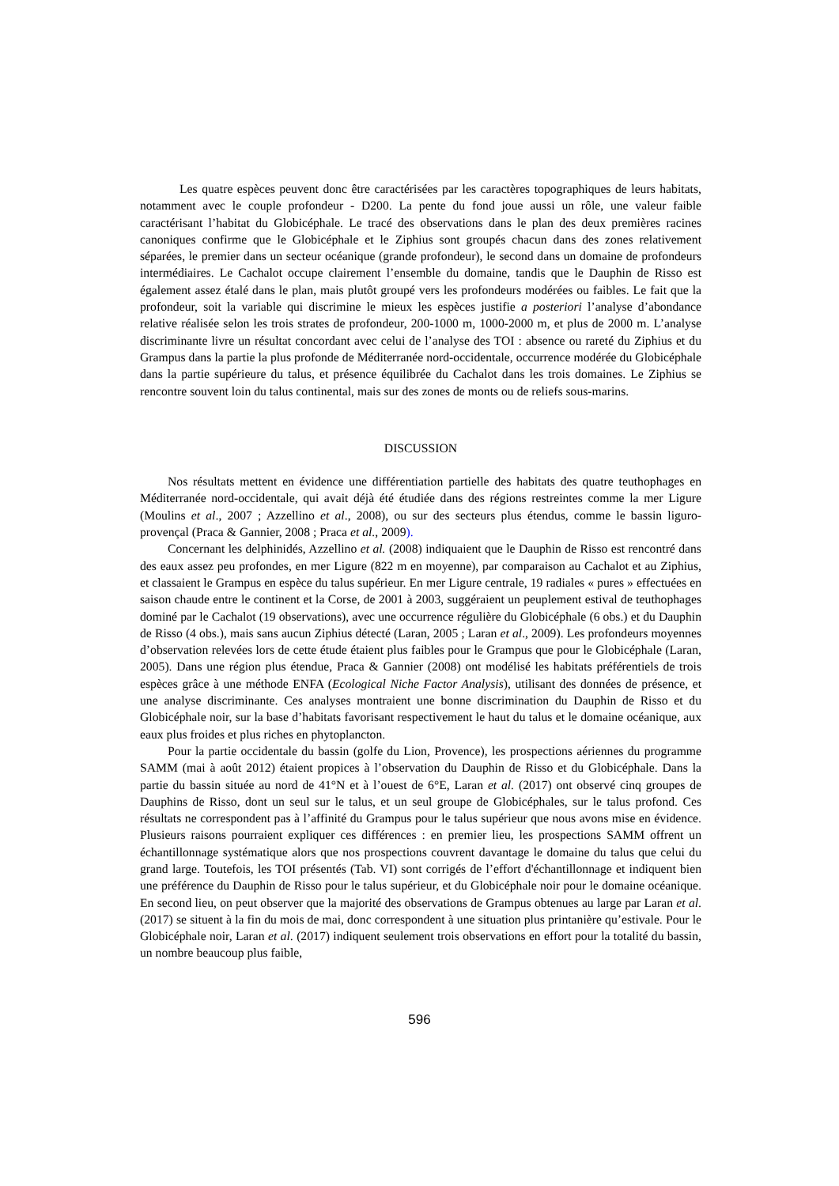Les quatre espèces peuvent donc être caractérisées par les caractères topographiques de leurs habitats, notamment avec le couple profondeur - D200. La pente du fond joue aussi un rôle, une valeur faible caractérisant l’habitat du Globicéphale. Le tracé des observations dans le plan des deux premières racines canoniques confirme que le Globicéphale et le Ziphius sont groupés chacun dans des zones relativement séparées, le premier dans un secteur océanique (grande profondeur), le second dans un domaine de profondeurs intermédiaires. Le Cachalot occupe clairement l’ensemble du domaine, tandis que le Dauphin de Risso est également assez étalé dans le plan, mais plutôt groupé vers les profondeurs modérées ou faibles. Le fait que la profondeur, soit la variable qui discrimine le mieux les espèces justifie a posteriori l’analyse d’abondance relative réalisée selon les trois strates de profondeur, 200-1000 m, 1000-2000 m, et plus de 2000 m. L’analyse discriminante livre un résultat concordant avec celui de l’analyse des TOI : absence ou rareté du Ziphius et du Grampus dans la partie la plus profonde de Méditerranée nord-occidentale, occurrence modérée du Globicéphale dans la partie supérieure du talus, et présence équilibrée du Cachalot dans les trois domaines. Le Ziphius se rencontre souvent loin du talus continental, mais sur des zones de monts ou de reliefs sous-marins.
DISCUSSION
Nos résultats mettent en évidence une différentiation partielle des habitats des quatre teuthophages en Méditerranée nord-occidentale, qui avait déjà été étudiée dans des régions restreintes comme la mer Ligure (Moulins et al., 2007 ; Azzellino et al., 2008), ou sur des secteurs plus étendus, comme le bassin liguro-provençal (Praca & Gannier, 2008 ; Praca et al., 2009).
Concernant les delphinidés, Azzellino et al. (2008) indiquaient que le Dauphin de Risso est rencontré dans des eaux assez peu profondes, en mer Ligure (822 m en moyenne), par comparaison au Cachalot et au Ziphius, et classaient le Grampus en espèce du talus supérieur. En mer Ligure centrale, 19 radiales « pures » effectuées en saison chaude entre le continent et la Corse, de 2001 à 2003, suggéraient un peuplement estival de teuthophages dominé par le Cachalot (19 observations), avec une occurrence régulière du Globicéphale (6 obs.) et du Dauphin de Risso (4 obs.), mais sans aucun Ziphius détecté (Laran, 2005 ; Laran et al., 2009). Les profondeurs moyennes d’observation relevées lors de cette étude étaient plus faibles pour le Grampus que pour le Globicéphale (Laran, 2005). Dans une région plus étendue, Praca & Gannier (2008) ont modélisé les habitats préférentiels de trois espèces grâce à une méthode ENFA (Ecological Niche Factor Analysis), utilisant des données de présence, et une analyse discriminante. Ces analyses montraient une bonne discrimination du Dauphin de Risso et du Globicéphale noir, sur la base d’habitats favorisant respectivement le haut du talus et le domaine océanique, aux eaux plus froides et plus riches en phytoplancton.
Pour la partie occidentale du bassin (golfe du Lion, Provence), les prospections aériennes du programme SAMM (mai à août 2012) étaient propices à l’observation du Dauphin de Risso et du Globicéphale. Dans la partie du bassin située au nord de 41°N et à l’ouest de 6°E, Laran et al. (2017) ont observé cinq groupes de Dauphins de Risso, dont un seul sur le talus, et un seul groupe de Globicéphales, sur le talus profond. Ces résultats ne correspondent pas à l’affinité du Grampus pour le talus supérieur que nous avons mise en évidence. Plusieurs raisons pourraient expliquer ces différences : en premier lieu, les prospections SAMM offrent un échantillonnage systématique alors que nos prospections couvrent davantage le domaine du talus que celui du grand large. Toutefois, les TOI présentés (Tab. VI) sont corrigés de l’effort d'échantillonnage et indiquent bien une préférence du Dauphin de Risso pour le talus supérieur, et du Globicéphale noir pour le domaine océanique. En second lieu, on peut observer que la majorité des observations de Grampus obtenues au large par Laran et al. (2017) se situent à la fin du mois de mai, donc correspondent à une situation plus printanière qu’estivale. Pour le Globicéphale noir, Laran et al. (2017) indiquent seulement trois observations en effort pour la totalité du bassin, un nombre beaucoup plus faible,
596